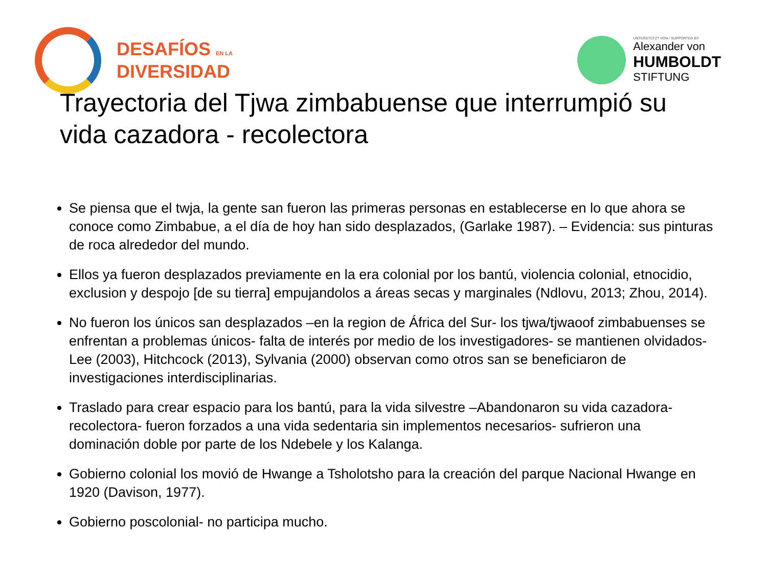DESAFÍOS EN LA
DIVERSIDAD
UNTERSTÜTZT VON / SUPPORTED BY
Alexander von
HUMBOLDT
STIFTUNG
Trayectoria del Tjwa zimbabuense que interrumpió su vida cazadora - recolectora
Se piensa que el twja, la gente san fueron las primeras personas en establecerse en lo que ahora se conoce como Zimbabue, a el día de hoy han sido desplazados, (Garlake 1987). – Evidencia: sus pinturas de roca alrededor del mundo.
Ellos ya fueron desplazados previamente en la era colonial por los bantú, violencia colonial, etnocidio, exclusion y despojo [de su tierra] empujandolos a áreas secas y marginales (Ndlovu, 2013; Zhou, 2014).
No fueron los únicos san desplazados –en la region de África del Sur- los tjwa/tjwaoof zimbabuenses se enfrentan a problemas únicos- falta de interés por medio de los investigadores- se mantienen olvidados- Lee (2003), Hitchcock (2013), Sylvania (2000) observan como otros san se beneficiaron de investigaciones interdisciplinarias.
Traslado para crear espacio para los bantú, para la vida silvestre –Abandonaron su vida cazadora-recolectora- fueron forzados a una vida sedentaria sin implementos necesarios- sufrieron una dominación doble por parte de los Ndebele y los Kalanga.
Gobierno colonial los movió de Hwange a Tsholotsho para la creación del parque Nacional Hwange en 1920 (Davison, 1977).
Gobierno poscolonial- no participa mucho.